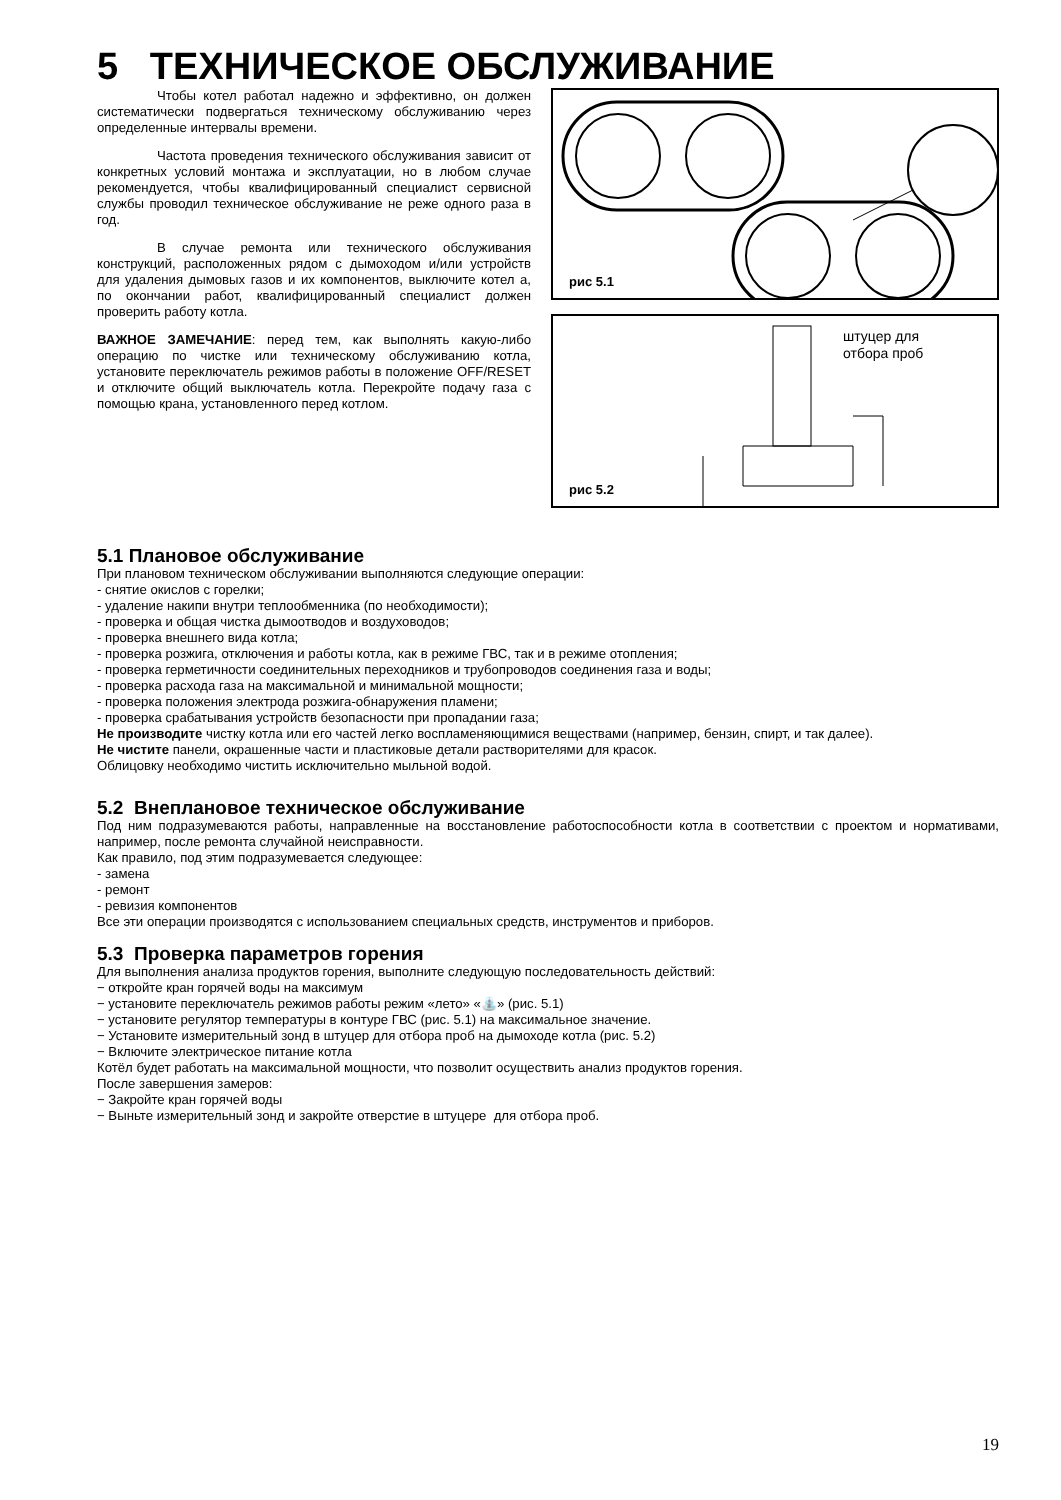5 ТЕХНИЧЕСКОЕ ОБСЛУЖИВАНИЕ
Чтобы котел работал надежно и эффективно, он должен систематически подвергаться техническому обслуживанию через определенные интервалы времени.
Частота проведения технического обслуживания зависит от конкретных условий монтажа и эксплуатации, но в любом случае рекомендуется, чтобы квалифицированный специалист сервисной службы проводил техническое обслуживание не реже одного раза в год.
В случае ремонта или технического обслуживания конструкций, расположенных рядом с дымоходом и/или устройств для удаления дымовых газов и их компонентов, выключите котел а, по окончании работ, квалифицированный специалист должен проверить работу котла.
ВАЖНОЕ ЗАМЕЧАНИЕ: перед тем, как выполнять какую-либо операцию по чистке или техническому обслуживанию котла, установите переключатель режимов работы в положение OFF/RESET и отключите общий выключатель котла. Перекройте подачу газа с помощью крана, установленного перед котлом.
рис 5.1
штуцер для
отбора проб
рис 5.2
5.1 Плановое обслуживание
При плановом техническом обслуживании выполняются следующие операции:
- снятие окислов с горелки;
- удаление накипи внутри теплообменника (по необходимости);
- проверка и общая чистка дымоотводов и воздуховодов;
- проверка внешнего вида котла;
- проверка розжига, отключения и работы котла, как в режиме ГВС, так и в режиме отопления;
- проверка герметичности соединительных переходников и трубопроводов соединения газа и воды;
- проверка расхода газа на максимальной и минимальной мощности;
- проверка положения электрода розжига-обнаружения пламени;
- проверка срабатывания устройств безопасности при пропадании газа;
Не производите чистку котла или его частей легко воспламеняющимися веществами (например, бензин, спирт, и так далее).
Не чистите панели, окрашенные части и пластиковые детали растворителями для красок.
Облицовку необходимо чистить исключительно мыльной водой.
5.2 Внеплановое техническое обслуживание
Под ним подразумеваются работы, направленные на восстановление работоспособности котла в соответствии с проектом и нормативами, например, после ремонта случайной неисправности.
Как правило, под этим подразумевается следующее:
- замена
- ремонт
- ревизия компонентов
Все эти операции производятся с использованием специальных средств, инструментов и приборов.
5.3 Проверка параметров горения
Для выполнения анализа продуктов горения, выполните следующую последовательность действий:
− откройте кран горячей воды на максимум
− установите переключатель режимов работы режим «лето» «⛲» (рис. 5.1)
− установите регулятор температуры в контуре ГВС (рис. 5.1) на максимальное значение.
− Установите измерительный зонд в штуцер для отбора проб на дымоходе котла (рис. 5.2)
− Включите электрическое питание котла
Котёл будет работать на максимальной мощности, что позволит осуществить анализ продуктов горения.
После завершения замеров:
− Закройте кран горячей воды
− Выньте измерительный зонд и закройте отверстие в штуцере для отбора проб.
19